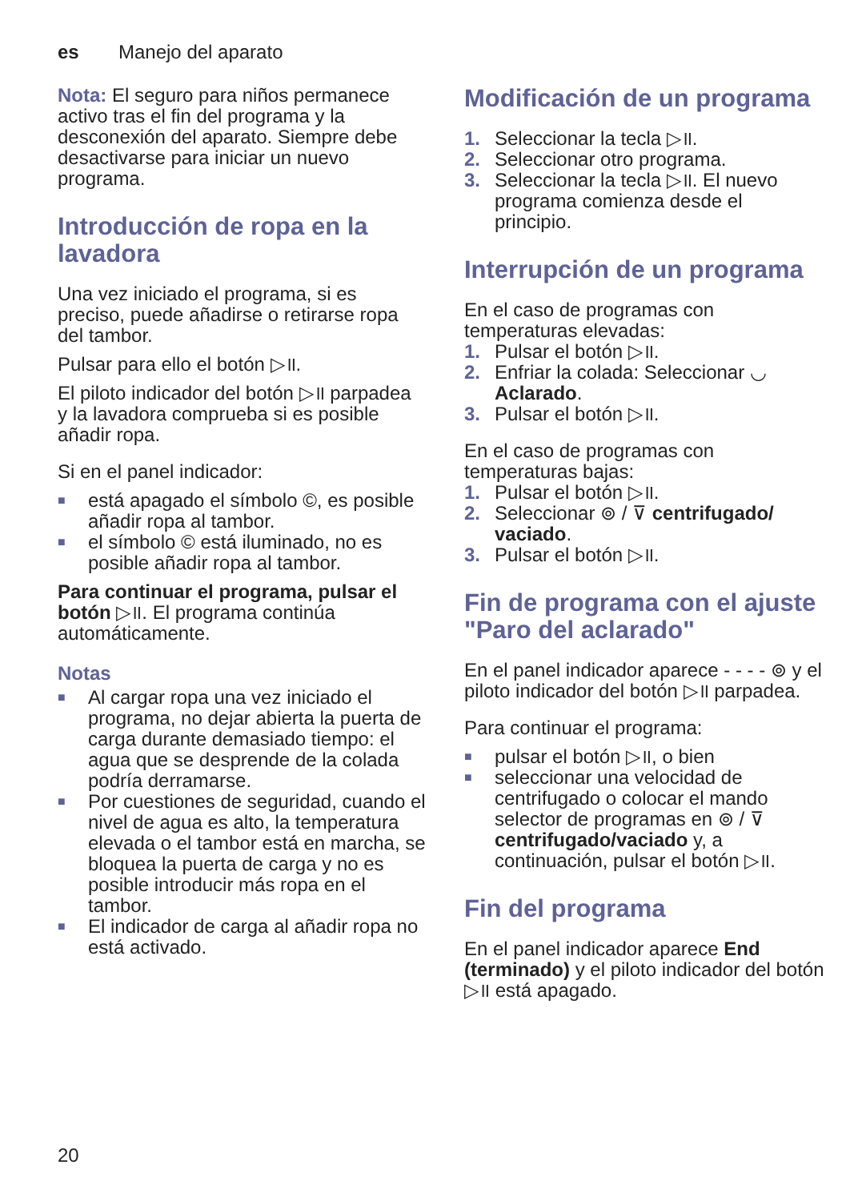es Manejo del aparato
Nota: El seguro para niños permanece activo tras el fin del programa y la desconexión del aparato. Siempre debe desactivarse para iniciar un nuevo programa.
Introducción de ropa en la lavadora
Una vez iniciado el programa, si es preciso, puede añadirse o retirarse ropa del tambor.
Pulsar para ello el botón ▷॥.
El piloto indicador del botón ▷॥ parpadea y la lavadora comprueba si es posible añadir ropa.
Si en el panel indicador:
■ está apagado el símbolo ©, es posible añadir ropa al tambor.
■ el símbolo © está iluminado, no es posible añadir ropa al tambor.
Para continuar el programa, pulsar el botón ▷॥. El programa continúa automáticamente.
Notas
■ Al cargar ropa una vez iniciado el programa, no dejar abierta la puerta de carga durante demasiado tiempo: el agua que se desprende de la colada podría derramarse.
■ Por cuestiones de seguridad, cuando el nivel de agua es alto, la temperatura elevada o el tambor está en marcha, se bloquea la puerta de carga y no es posible introducir más ropa en el tambor.
■ El indicador de carga al añadir ropa no está activado.
Modificación de un programa
1. Seleccionar la tecla ▷॥.
2. Seleccionar otro programa.
3. Seleccionar la tecla ▷॥. El nuevo programa comienza desde el principio.
Interrupción de un programa
En el caso de programas con temperaturas elevadas:
1. Pulsar el botón ▷॥.
2. Enfriar la colada: Seleccionar ◡ Aclarado.
3. Pulsar el botón ▷॥.
En el caso de programas con temperaturas bajas:
1. Pulsar el botón ▷॥.
2. Seleccionar ⊚ / ⊽ centrifugado/ vaciado.
3. Pulsar el botón ▷॥.
Fin de programa con el ajuste "Paro del aclarado"
En el panel indicador aparece - - - - ⊚ y el piloto indicador del botón ▷॥ parpadea.
Para continuar el programa:
■ pulsar el botón ▷॥, o bien
■ seleccionar una velocidad de centrifugado o colocar el mando selector de programas en ⊚ / ⊽ centrifugado/vaciado y, a continuación, pulsar el botón ▷॥.
Fin del programa
En el panel indicador aparece End (terminado) y el piloto indicador del botón ▷॥ está apagado.
20